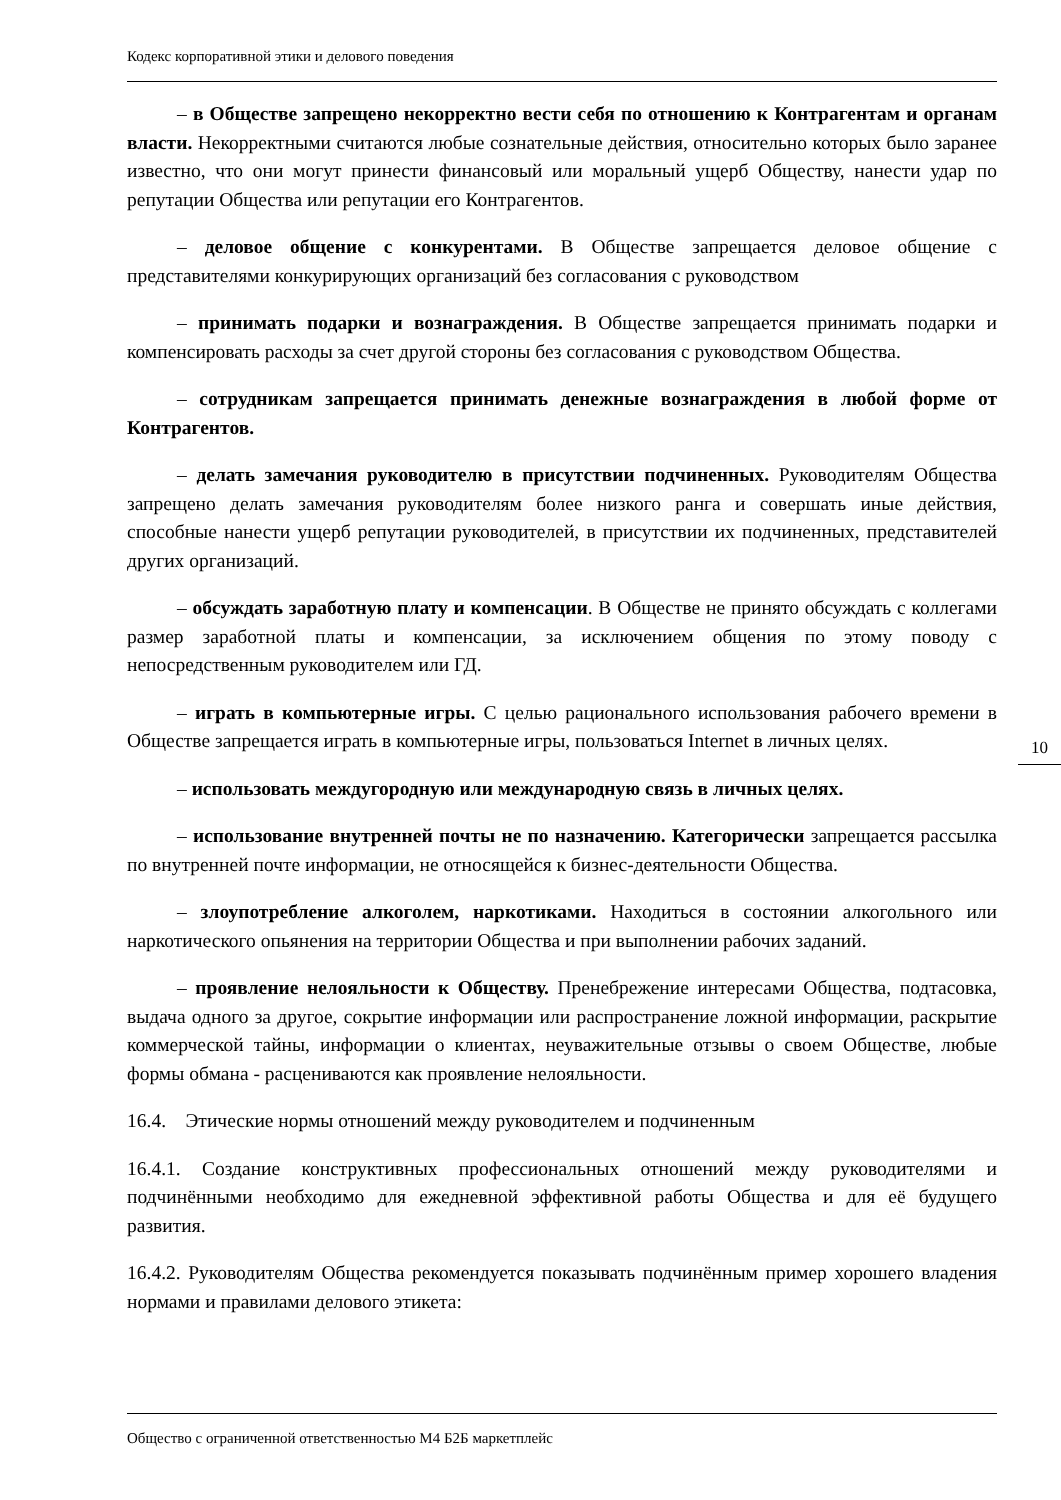Кодекс корпоративной этики и делового поведения
– в Обществе запрещено некорректно вести себя по отношению к Контрагентам и органам власти. Некорректными считаются любые сознательные действия, относительно которых было заранее известно, что они могут принести финансовый или моральный ущерб Обществу, нанести удар по репутации Общества или репутации его Контрагентов.
– деловое общение с конкурентами. В Обществе запрещается деловое общение с представителями конкурирующих организаций без согласования с руководством
– принимать подарки и вознаграждения. В Обществе запрещается принимать подарки и компенсировать расходы за счет другой стороны без согласования с руководством Общества.
– сотрудникам запрещается принимать денежные вознаграждения в любой форме от Контрагентов.
– делать замечания руководителю в присутствии подчиненных. Руководителям Общества запрещено делать замечания руководителям более низкого ранга и совершать иные действия, способные нанести ущерб репутации руководителей, в присутствии их подчиненных, представителей других организаций.
– обсуждать заработную плату и компенсации. В Обществе не принято обсуждать с коллегами размер заработной платы и компенсации, за исключением общения по этому поводу с непосредственным руководителем или ГД.
– играть в компьютерные игры. С целью рационального использования рабочего времени в Обществе запрещается играть в компьютерные игры, пользоваться Internet в личных целях.
– использовать междугородную или международную связь в личных целях.
– использование внутренней почты не по назначению. Категорически запрещается рассылка по внутренней почте информации, не относящейся к бизнес-деятельности Общества.
– злоупотребление алкоголем, наркотиками. Находиться в состоянии алкогольного или наркотического опьянения на территории Общества и при выполнении рабочих заданий.
– проявление нелояльности к Обществу. Пренебрежение интересами Общества, подтасовка, выдача одного за другое, сокрытие информации или распространение ложной информации, раскрытие коммерческой тайны, информации о клиентах, неуважительные отзывы о своем Обществе, любые формы обмана - расцениваются как проявление нелояльности.
16.4. Этические нормы отношений между руководителем и подчиненным
16.4.1. Создание конструктивных профессиональных отношений между руководителями и подчинёнными необходимо для ежедневной эффективной работы Общества и для её будущего развития.
16.4.2. Руководителям Общества рекомендуется показывать подчинённым пример хорошего владения нормами и правилами делового этикета:
10
Общество с ограниченной ответственностью М4 Б2Б маркетплейс